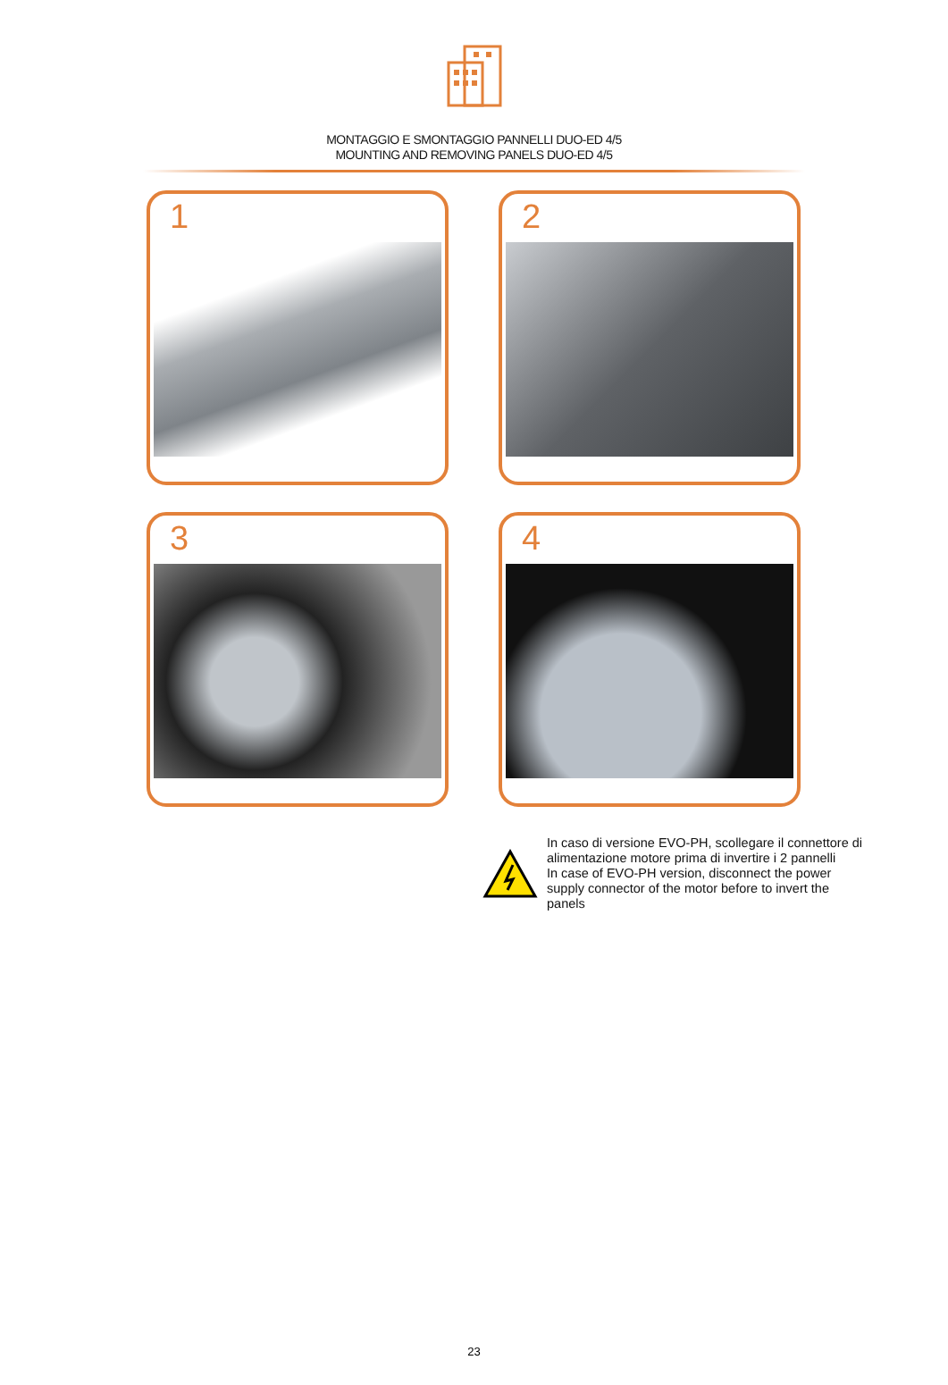MONTAGGIO E SMONTAGGIO PANNELLI DUO-ED 4/5
MOUNTING AND REMOVING PANELS DUO-ED 4/5
1
2
3
4
In caso di versione EVO-PH, scollegare il connettore di alimentazione motore prima di invertire i 2 pannelli
In case of EVO-PH version, disconnect the power supply connector of the motor before to invert the panels
23